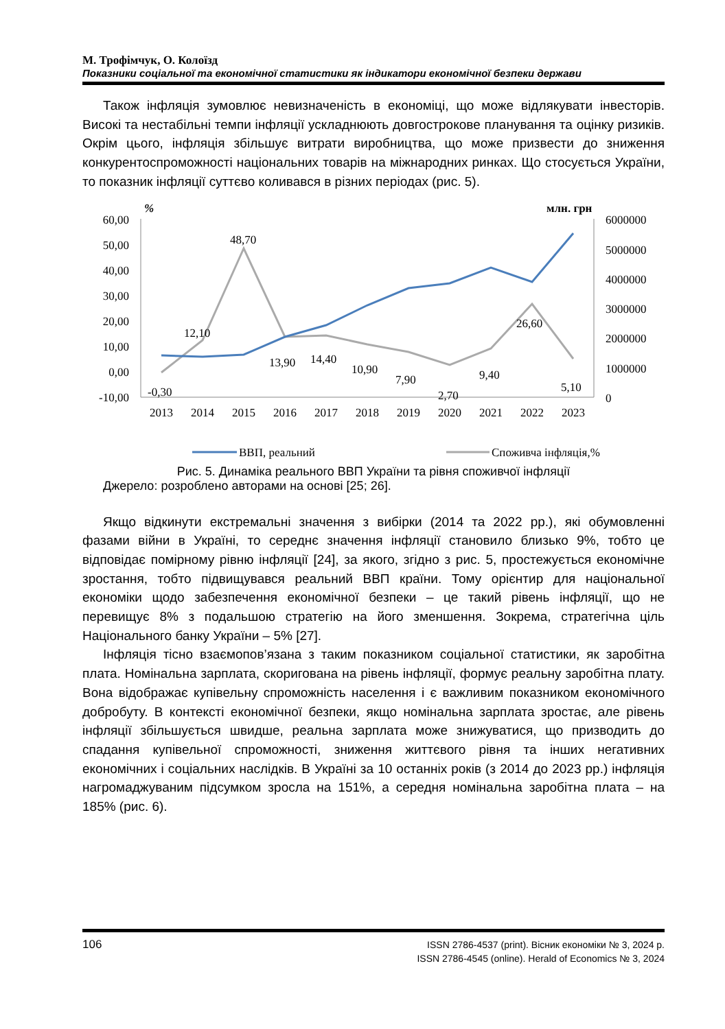М. Трофімчук, О. Колоїзд
Показники соціальної та економічної статистики як індикатори економічної безпеки держави
Також інфляція зумовлює невизначеність в економіці, що може відлякувати інвесторів. Високі та нестабільні темпи інфляції ускладнюють довгострокове планування та оцінку ризиків. Окрім цього, інфляція збільшує витрати виробництва, що може призвести до зниження конкурентоспроможності національних товарів на міжнародних ринках. Що стосується України, то показник інфляції суттєво коливався в різних періодах (рис. 5).
%
млн. грн
60,00
50,00
40,00
30,00
20,00
10,00
0,00
-10,00
6000000
5000000
4000000
3000000
2000000
1000000
0
2013
2014
2015
2016
2017
2018
2019
2020
2021
2022
2023
-0,30
12,10
48,70
13,90
14,40
10,90
7,90
2,70
9,40
26,60
5,10
ВВП, реальний
Споживча інфляція,%
Рис. 5. Динаміка реального ВВП України та рівня споживчої інфляції
Джерело: розроблено авторами на основі [25; 26].
Якщо відкинути екстремальні значення з вибірки (2014 та 2022 рр.), які обумовленні фазами війни в Україні, то середнє значення інфляції становило близько 9%, тобто це відповідає помірному рівню інфляції [24], за якого, згідно з рис. 5, простежується економічне зростання, тобто підвищувався реальний ВВП країни. Тому орієнтир для національної економіки щодо забезпечення економічної безпеки – це такий рівень інфляції, що не перевищує 8% з подальшою стратегію на його зменшення. Зокрема, стратегічна ціль Національного банку України – 5% [27].
Інфляція тісно взаємопов’язана з таким показником соціальної статистики, як заробітна плата. Номінальна зарплата, скоригована на рівень інфляції, формує реальну заробітна плату. Вона відображає купівельну спроможність населення і є важливим показником економічного добробуту. В контексті економічної безпеки, якщо номінальна зарплата зростає, але рівень інфляції збільшується швидше, реальна зарплата може знижуватися, що призводить до спадання купівельної спроможності, зниження життєвого рівня та інших негативних економічних і соціальних наслідків. В Україні за 10 останніх років (з 2014 до 2023 рр.) інфляція нагромаджуваним підсумком зросла на 151%, а середня номінальна заробітна плата – на 185% (рис. 6).
106
ISSN 2786-4537 (print). Вісник економіки № 3, 2024 р.
ISSN 2786-4545 (online). Herald of Economics № 3, 2024